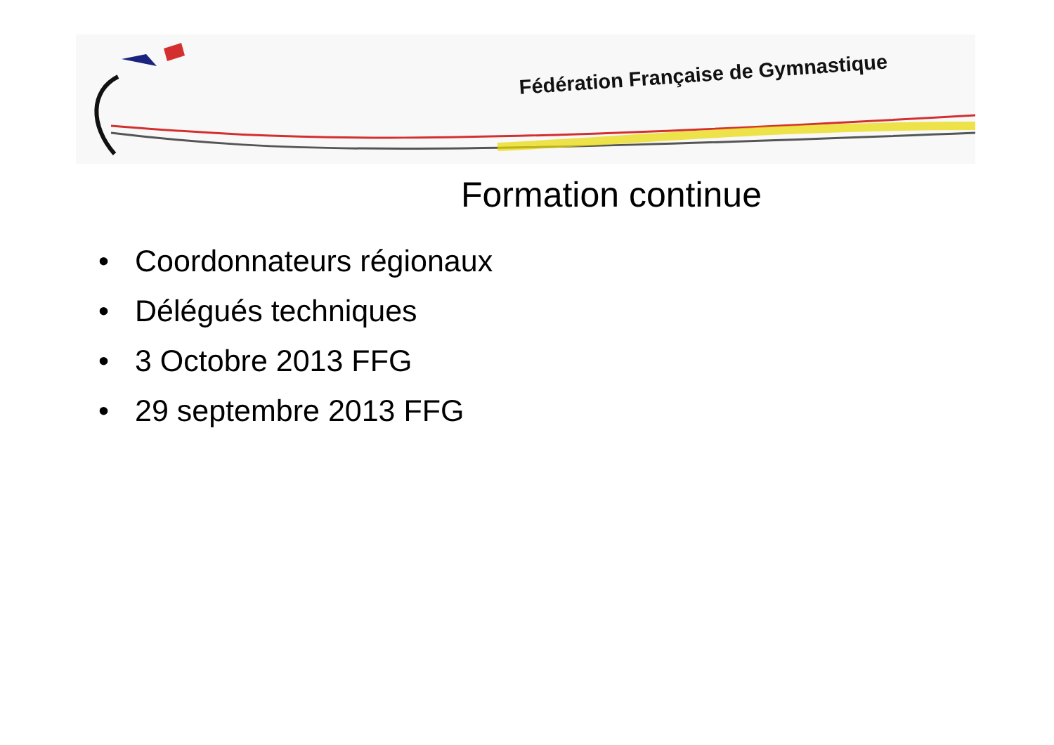Fédération Française de Gymnastique
Formation continue
• Coordonnateurs régionaux
• Délégués techniques
• 3 Octobre 2013 FFG
• 29 septembre 2013 FFG